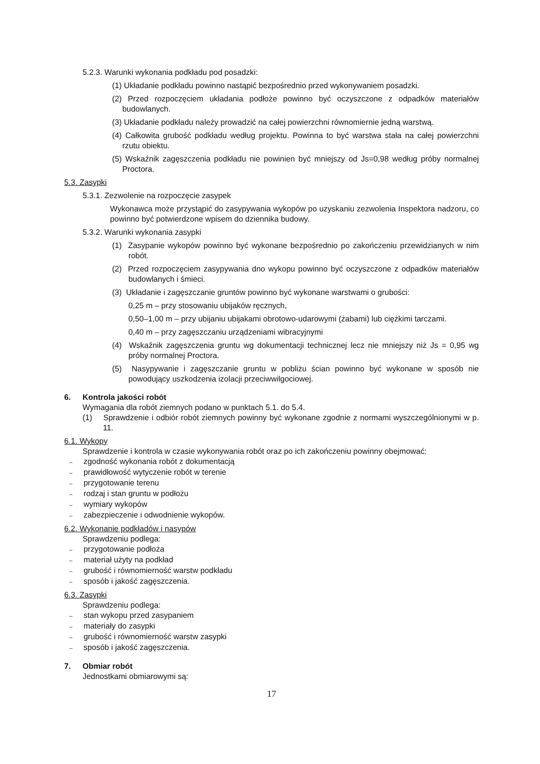5.2.3. Warunki wykonania podkładu pod posadzki:
(1) Układanie podkładu powinno nastąpić bezpośrednio przed wykonywaniem posadzki.
(2) Przed rozpoczęciem układania podłoże powinno być oczyszczone z odpadków materiałów budowlanych.
(3) Układanie podkładu należy prowadzić na całej powierzchni równomiernie jedną warstwą.
(4) Całkowita grubość podkładu według projektu. Powinna to być warstwa stała na całej powierzchni rzutu obiektu.
(5) Wskaźnik zagęszczenia podkładu nie powinien być mniejszy od Js=0,98 według próby normalnej Proctora.
5.3. Zasypki
5.3.1. Zezwolenie na rozpoczęcie zasypek
Wykonawca może przystąpić do zasypywania wykopów po uzyskaniu zezwolenia Inspektora nadzoru, co powinno być potwierdzone wpisem do dziennika budowy.
5.3.2. Warunki wykonania zasypki
(1) Zasypanie wykopów powinno być wykonane bezpośrednio po zakończeniu przewidzianych w nim robót.
(2) Przed rozpoczęciem zasypywania dno wykopu powinno być oczyszczone z odpadków materiałów budowlanych i śmieci.
(3) Układanie i zagęszczanie gruntów powinno być wykonane warstwami o grubości:
0,25 m – przy stosowaniu ubijaków ręcznych,
0,50–1,00 m – przy ubijaniu ubijakami obrotowo-udarowymi (żabami) lub ciężkimi tarczami.
0,40 m – przy zagęszczaniu urządzeniami wibracyjnymi
(4) Wskaźnik zagęszczenia gruntu wg dokumentacji technicznej lecz nie mniejszy niż Js = 0,95 wg próby normalnej Proctora.
(5) Nasypywanie i zagęszczanie gruntu w pobliżu ścian powinno być wykonane w sposób nie powodujący uszkodzenia izolacji przeciwwilgociowej.
6. Kontrola jakości robót
Wymagania dla robót ziemnych podano w punktach 5.1. do 5.4.
(1) Sprawdzenie i odbiór robót ziemnych powinny być wykonane zgodnie z normami wyszczególnionymi w p. 11.
6.1. Wykopy
Sprawdzenie i kontrola w czasie wykonywania robót oraz po ich zakończeniu powinny obejmować:
– zgodność wykonania robót z dokumentacją
– prawidłowość wytyczenie robót w terenie
– przygotowanie terenu
– rodzaj i stan gruntu w podłożu
– wymiary wykopów
– zabezpieczenie i odwodnienie wykopów.
6.2. Wykonanie podkładów i nasypów
Sprawdzeniu podlega:
– przygotowanie podłoża
– materiał użyty na podkład
– grubość i równomierność warstw podkładu
– sposób i jakość zagęszczenia.
6.3. Zasypki
Sprawdzeniu podlega:
– stan wykopu przed zasypaniem
– materiały do zasypki
– grubość i równomierność warstw zasypki
– sposób i jakość zagęszczenia.
7. Obmiar robót
Jednostkami obmiarowymi są:
17